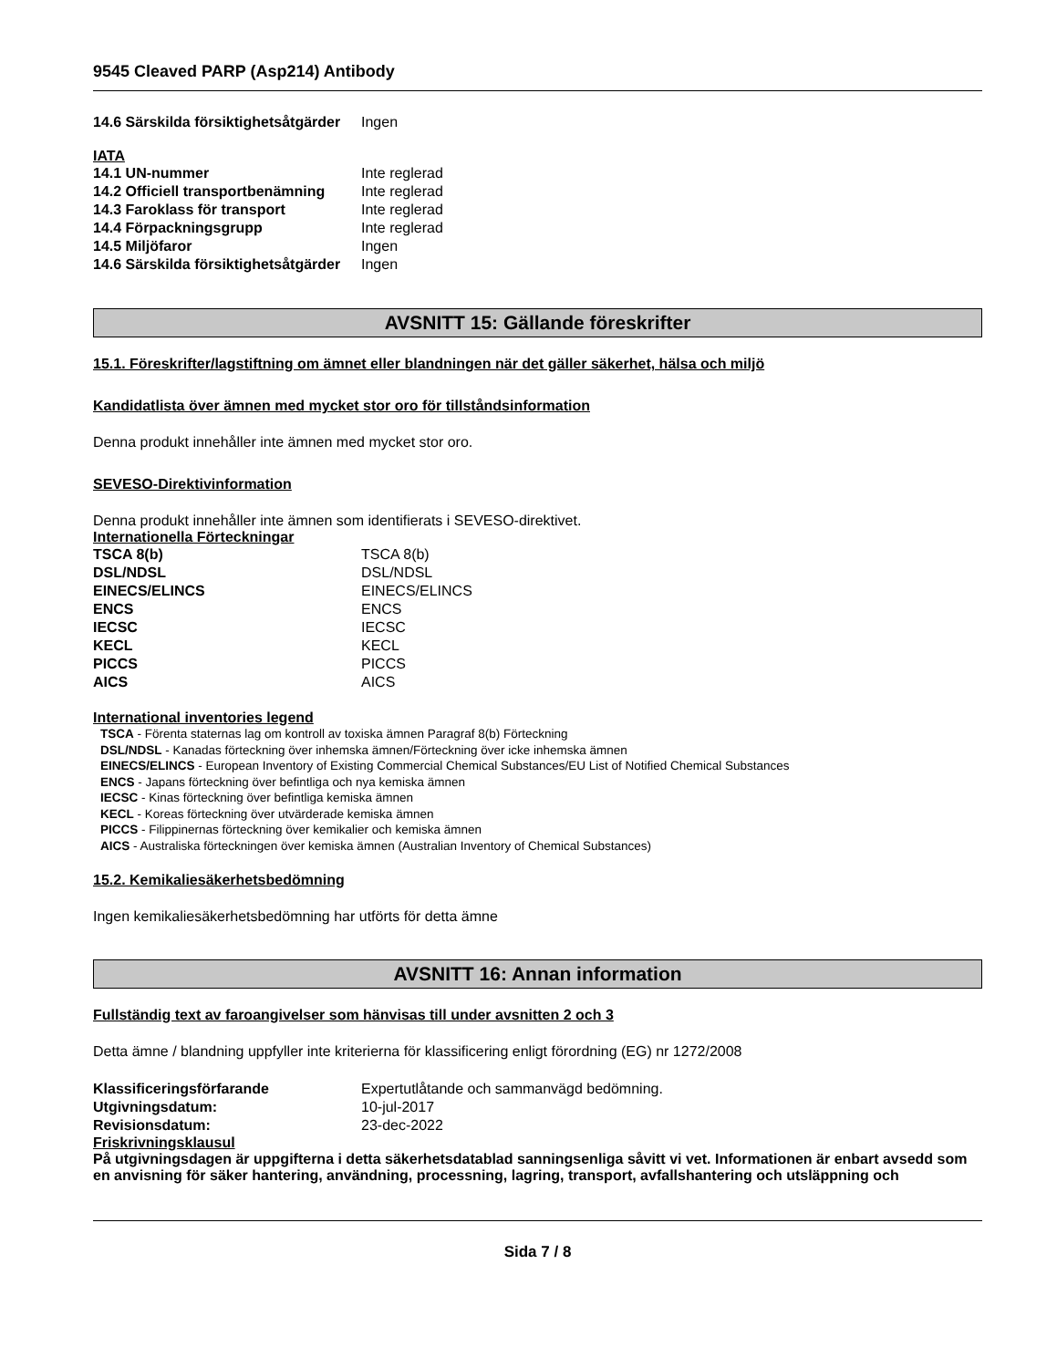9545 Cleaved PARP (Asp214) Antibody
| 14.6 Särskilda försiktighetsåtgärder | Ingen |
IATA
| 14.1 UN-nummer | Inte reglerad |
| 14.2 Officiell transportbenämning | Inte reglerad |
| 14.3 Faroklass för transport | Inte reglerad |
| 14.4 Förpackningsgrupp | Inte reglerad |
| 14.5 Miljöfaror | Ingen |
| 14.6 Särskilda försiktighetsåtgärder | Ingen |
AVSNITT 15: Gällande föreskrifter
15.1. Föreskrifter/lagstiftning om ämnet eller blandningen när det gäller säkerhet, hälsa och miljö
Kandidatlista över ämnen med mycket stor oro för tillståndsinformation
Denna produkt innehåller inte ämnen med mycket stor oro.
SEVESO-Direktivinformation
Denna produkt innehåller inte ämnen som identifierats i SEVESO-direktivet.
Internationella Förteckningar
| TSCA 8(b) | TSCA 8(b) |
| DSL/NDSL | DSL/NDSL |
| EINECS/ELINCS | EINECS/ELINCS |
| ENCS | ENCS |
| IECSC | IECSC |
| KECL | KECL |
| PICCS | PICCS |
| AICS | AICS |
International inventories legend
TSCA - Förenta staternas lag om kontroll av toxiska ämnen Paragraf 8(b) Förteckning
DSL/NDSL - Kanadas förteckning över inhemska ämnen/Förteckning över icke inhemska ämnen
EINECS/ELINCS - European Inventory of Existing Commercial Chemical Substances/EU List of Notified Chemical Substances
ENCS - Japans förteckning över befintliga och nya kemiska ämnen
IECSC - Kinas förteckning över befintliga kemiska ämnen
KECL - Koreas förteckning över utvärderade kemiska ämnen
PICCS - Filippinernas förteckning över kemikalier och kemiska ämnen
AICS - Australiska förteckningen över kemiska ämnen (Australian Inventory of Chemical Substances)
15.2. Kemikaliesäkerhetsbedömning
Ingen kemikaliesäkerhetsbedömning har utförts för detta ämne
AVSNITT 16: Annan information
Fullständig text av faroangivelser som hänvisas till under avsnitten 2 och 3
Detta ämne / blandning uppfyller inte kriterierna för klassificering enligt förordning (EG) nr 1272/2008
| Klassificeringsförfarande | Expertutlåtande och sammanvägd bedömning. |
| Utgivningsdatum: | 10-jul-2017 |
| Revisionsdatum: | 23-dec-2022 |
Friskrivningsklausul
På utgivningsdagen är uppgifterna i detta säkerhetsdatablad sanningsenliga såvitt vi vet. Informationen är enbart avsedd som en anvisning för säker hantering, användning, processning, lagring, transport, avfallshantering och utsläppning och
Sida 7 / 8